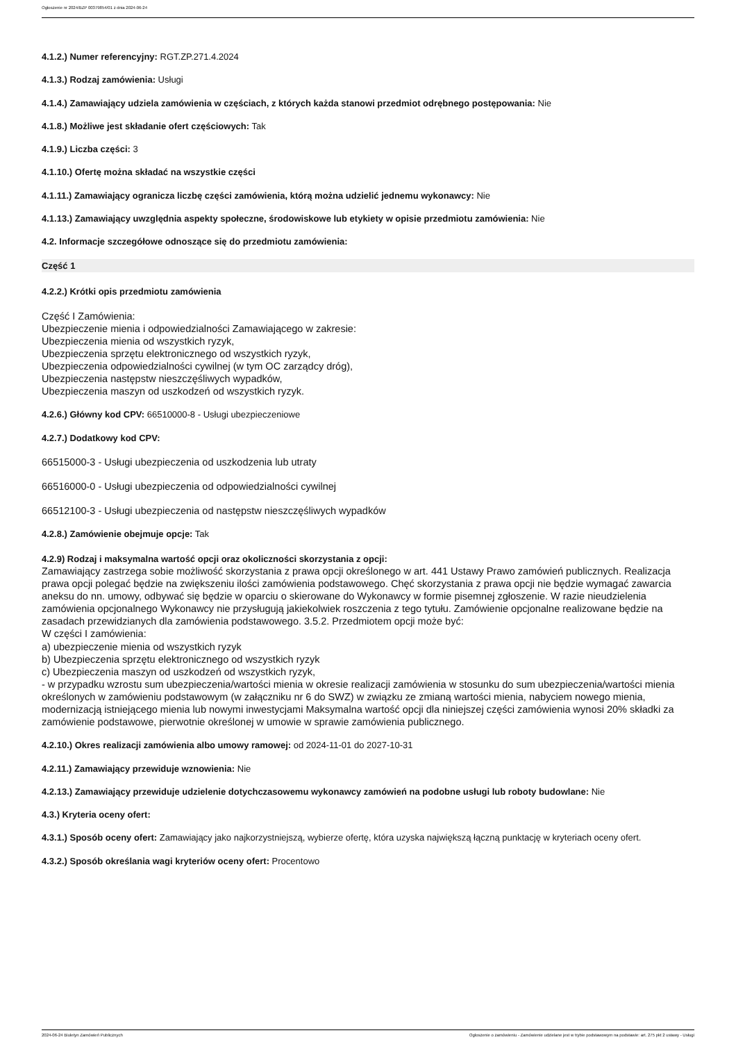Ogłoszenie nr 2024/BZP 00379854/01 z dnia 2024-06-24
4.1.2.) Numer referencyjny: RGT.ZP.271.4.2024
4.1.3.) Rodzaj zamówienia: Usługi
4.1.4.) Zamawiający udziela zamówienia w częściach, z których każda stanowi przedmiot odrębnego postępowania: Nie
4.1.8.) Możliwe jest składanie ofert częściowych: Tak
4.1.9.) Liczba części: 3
4.1.10.) Ofertę można składać na wszystkie części
4.1.11.) Zamawiający ogranicza liczbę części zamówienia, którą można udzielić jednemu wykonawcy: Nie
4.1.13.) Zamawiający uwzględnia aspekty społeczne, środowiskowe lub etykiety w opisie przedmiotu zamówienia: Nie
4.2. Informacje szczegółowe odnoszące się do przedmiotu zamówienia:
Część 1
4.2.2.) Krótki opis przedmiotu zamówienia
Część I Zamówienia:
Ubezpieczenie mienia i odpowiedzialności Zamawiającego w zakresie:
Ubezpieczenia mienia od wszystkich ryzyk,
Ubezpieczenia sprzętu elektronicznego od wszystkich ryzyk,
Ubezpieczenia odpowiedzialności cywilnej (w tym OC zarządcy dróg),
Ubezpieczenia następstw nieszczęśliwych wypadków,
Ubezpieczenia maszyn od uszkodzeń od wszystkich ryzyk.
4.2.6.) Główny kod CPV: 66510000-8 - Usługi ubezpieczeniowe
4.2.7.) Dodatkowy kod CPV:
66515000-3 - Usługi ubezpieczenia od uszkodzenia lub utraty
66516000-0 - Usługi ubezpieczenia od odpowiedzialności cywilnej
66512100-3 - Usługi ubezpieczenia od następstw nieszczęśliwych wypadków
4.2.8.) Zamówienie obejmuje opcje: Tak
4.2.9) Rodzaj i maksymalna wartość opcji oraz okoliczności skorzystania z opcji:
Zamawiający zastrzega sobie możliwość skorzystania z prawa opcji określonego w art. 441 Ustawy Prawo zamówień publicznych. Realizacja prawa opcji polegać będzie na zwiększeniu ilości zamówienia podstawowego. Chęć skorzystania z prawa opcji nie będzie wymagać zawarcia aneksu do nn. umowy, odbywać się będzie w oparciu o skierowane do Wykonawcy w formie pisemnej zgłoszenie. W razie nieudzielenia zamówienia opcjonalnego Wykonawcy nie przysługują jakiekolwiek roszczenia z tego tytułu. Zamówienie opcjonalne realizowane będzie na zasadach przewidzianych dla zamówienia podstawowego. 3.5.2. Przedmiotem opcji może być:
W części I zamówienia:
a) ubezpieczenie mienia od wszystkich ryzyk
b) Ubezpieczenia sprzętu elektronicznego od wszystkich ryzyk
c) Ubezpieczenia maszyn od uszkodzeń od wszystkich ryzyk,
- w przypadku wzrostu sum ubezpieczenia/wartości mienia w okresie realizacji zamówienia w stosunku do sum ubezpieczenia/wartości mienia określonych w zamówieniu podstawowym (w załączniku nr 6 do SWZ) w związku ze zmianą wartości mienia, nabyciem nowego mienia, modernizacją istniejącego mienia lub nowymi inwestycjami Maksymalna wartość opcji dla niniejszej części zamówienia wynosi 20% składki za zamówienie podstawowe, pierwotnie określonej w umowie w sprawie zamówienia publicznego.
4.2.10.) Okres realizacji zamówienia albo umowy ramowej: od 2024-11-01 do 2027-10-31
4.2.11.) Zamawiający przewiduje wznowienia: Nie
4.2.13.) Zamawiający przewiduje udzielenie dotychczasowemu wykonawcy zamówień na podobne usługi lub roboty budowlane: Nie
4.3.) Kryteria oceny ofert:
4.3.1.) Sposób oceny ofert: Zamawiający jako najkorzystniejszą, wybierze ofertę, która uzyska największą łączną punktację w kryteriach oceny ofert.
4.3.2.) Sposób określania wagi kryteriów oceny ofert: Procentowo
2024-06-24 Biuletyn Zamówień Publicznych Ogłoszenie o zamówieniu - Zamówienie udzielane jest w trybie podstawowym na podstawie: art. 275 pkt 2 ustawy - Usługi